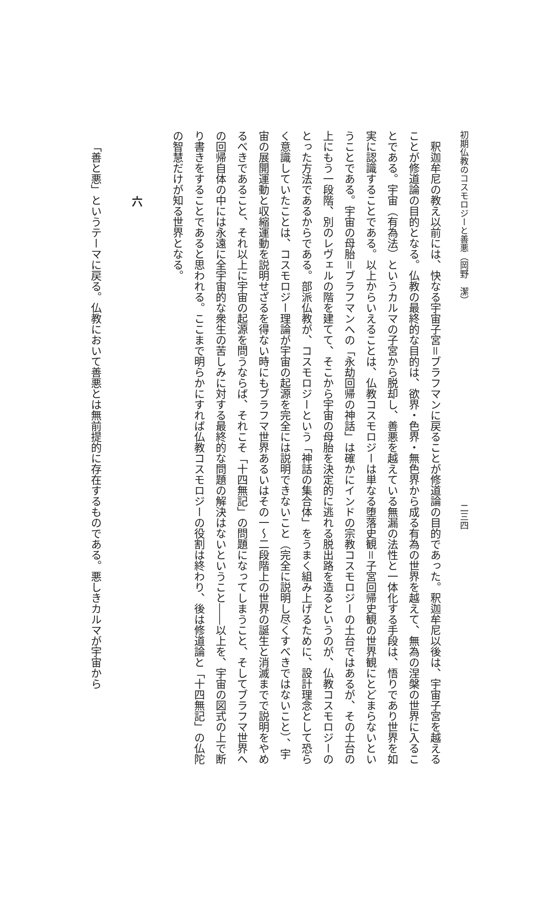初期仏教のコスモロジーと善悪（岡野　潔） 二三四
釈迦牟尼の教え以前には、快なる宇宙子宮＝ブラフマンに戻ることが修道論の目的であった。釈迦牟尼以後は、宇宙子宮を越えることが修道論の目的となる。仏教の最終的な目的は、欲界・色界・無色界から成る有為の世界を越えて、無為の涅槃の世界に入ることである。宇宙（有為法）というカルマの子宮から脱却し、善悪を越えている無漏の法性と一体化する手段は、悟りであり世界を如実に認識することである。以上からいえることは、仏教コスモロジーは単なる堕落史観＝子宮回帰史観の世界観にとどまらないということである。宇宙の母胎＝ブラフマンへの「永劫回帰の神話」は確かにインドの宗教コスモロジーの土台ではあるが、その土台の上にもう一段階、別のレヴェルの階を建てて、そこから宇宙の母胎を決定的に逃れる脱出路を造るというのが、仏教コスモロジーのとった方法であるからである。部派仏教が、コスモロジーという「神話の集合体」をうまく組み上げるために、設計理念として恐らく意識していたことは、コスモロジー理論が宇宙の起源を完全には説明できないこと（完全に説明し尽くすべきではないこと）、宇宙の展開運動と収縮運動を説明せざるを得ない時にもブラフマ世界あるいはその一～二段階上の世界の誕生と消滅までで説明をやめるべきであること、それ以上に宇宙の起源を問うならば、それこそ「十四無記」の問題になってしまうこと、そしてブラフマ世界への回帰自体の中には永遠に全宇宙的な衆生の苦しみに対する最終的な問題の解決はないということ――以上を、宇宙の図式の上で断り書きをすることであると思われる。ここまで明らかにすれば仏教コスモロジーの役割は終わり、後は修道論と「十四無記」の仏陀の智慧だけが知る世界となる。
六
「善と悪」というテーマに戻る。仏教において善悪とは無前提的に存在するものである。悪しきカルマが宇宙から